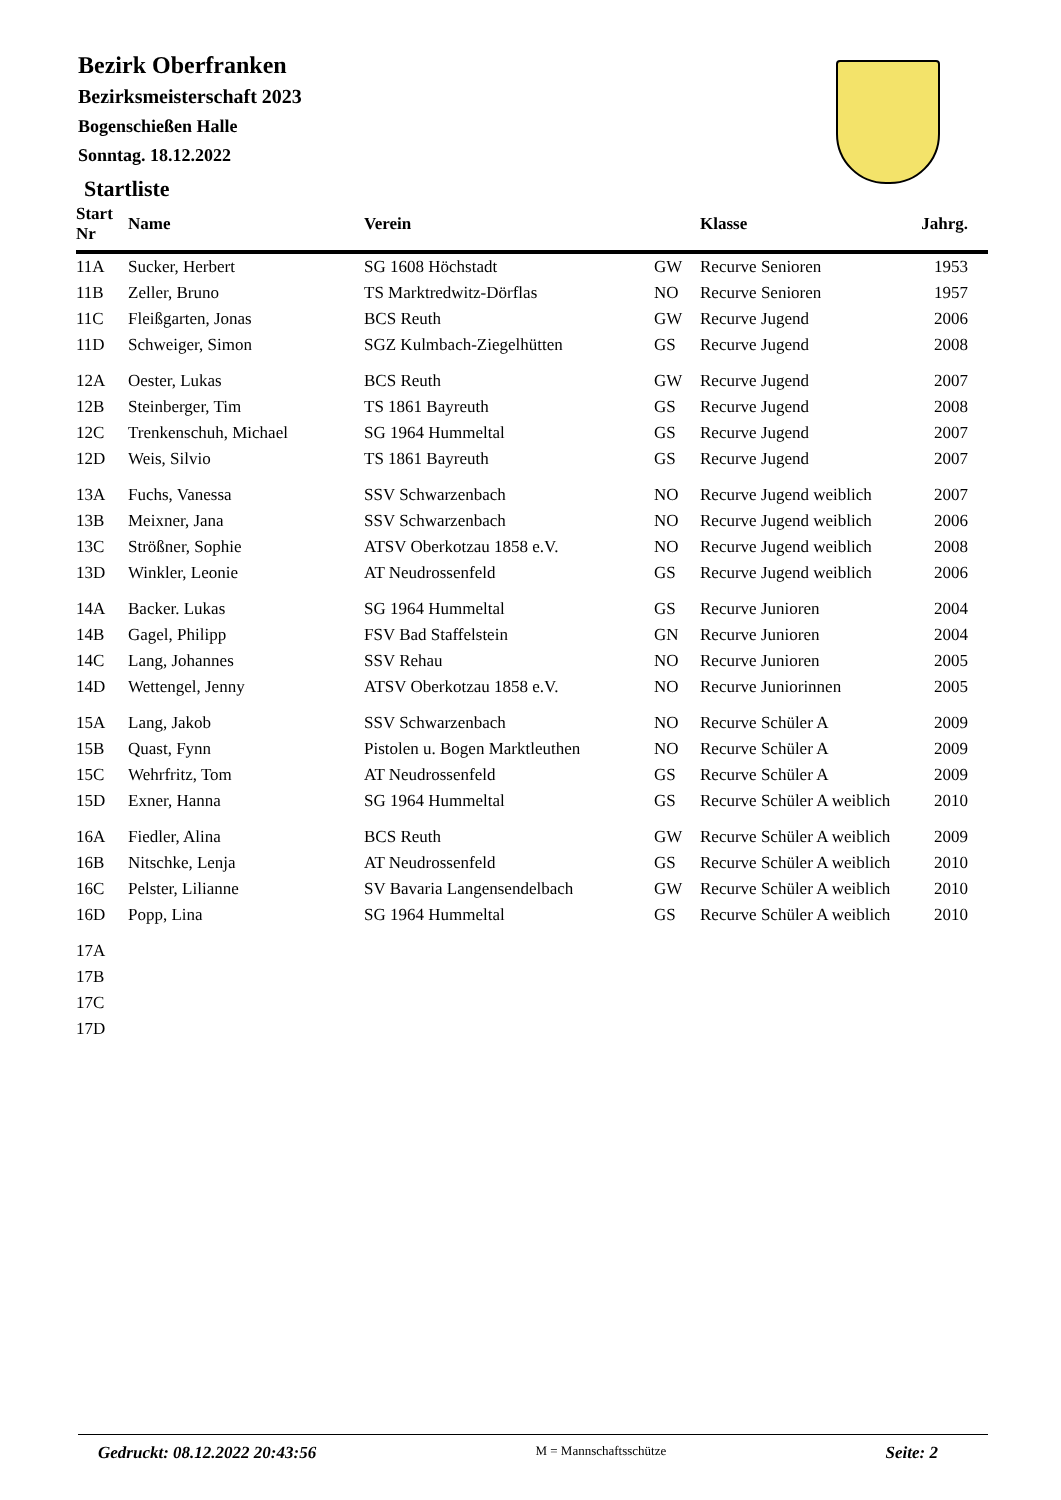Bezirk Oberfranken
Bezirksmeisterschaft 2023
Bogenschießen Halle
Sonntag. 18.12.2022
Startliste
| Start Nr | Name | Verein | | Klasse | Jahrg. |
| --- | --- | --- | --- | --- | --- |
| 11A | Sucker, Herbert | SG 1608 Höchstadt | GW | Recurve Senioren | 1953 |
| 11B | Zeller, Bruno | TS Marktredwitz-Dörflas | NO | Recurve Senioren | 1957 |
| 11C | Fleißgarten, Jonas | BCS Reuth | GW | Recurve Jugend | 2006 |
| 11D | Schweiger, Simon | SGZ Kulmbach-Ziegelhütten | GS | Recurve Jugend | 2008 |
| 12A | Oester, Lukas | BCS Reuth | GW | Recurve Jugend | 2007 |
| 12B | Steinberger, Tim | TS 1861 Bayreuth | GS | Recurve Jugend | 2008 |
| 12C | Trenkenschuh, Michael | SG 1964 Hummeltal | GS | Recurve Jugend | 2007 |
| 12D | Weis, Silvio | TS 1861 Bayreuth | GS | Recurve Jugend | 2007 |
| 13A | Fuchs, Vanessa | SSV Schwarzenbach | NO | Recurve Jugend weiblich | 2007 |
| 13B | Meixner, Jana | SSV Schwarzenbach | NO | Recurve Jugend weiblich | 2006 |
| 13C | Strößner, Sophie | ATSV Oberkotzau 1858 e.V. | NO | Recurve Jugend weiblich | 2008 |
| 13D | Winkler, Leonie | AT Neudrossenfeld | GS | Recurve Jugend weiblich | 2006 |
| 14A | Backer. Lukas | SG 1964 Hummeltal | GS | Recurve Junioren | 2004 |
| 14B | Gagel, Philipp | FSV Bad Staffelstein | GN | Recurve Junioren | 2004 |
| 14C | Lang, Johannes | SSV Rehau | NO | Recurve Junioren | 2005 |
| 14D | Wettengel, Jenny | ATSV Oberkotzau 1858 e.V. | NO | Recurve Juniorinnen | 2005 |
| 15A | Lang, Jakob | SSV Schwarzenbach | NO | Recurve Schüler A | 2009 |
| 15B | Quast, Fynn | Pistolen u. Bogen Marktleuthen | NO | Recurve Schüler A | 2009 |
| 15C | Wehrfritz, Tom | AT Neudrossenfeld | GS | Recurve Schüler A | 2009 |
| 15D | Exner, Hanna | SG 1964 Hummeltal | GS | Recurve Schüler A weiblich | 2010 |
| 16A | Fiedler, Alina | BCS Reuth | GW | Recurve Schüler A weiblich | 2009 |
| 16B | Nitschke, Lenja | AT Neudrossenfeld | GS | Recurve Schüler A weiblich | 2010 |
| 16C | Pelster, Lilianne | SV Bavaria Langensendelbach | GW | Recurve Schüler A weiblich | 2010 |
| 16D | Popp, Lina | SG 1964 Hummeltal | GS | Recurve Schüler A weiblich | 2010 |
| 17A | | | | | |
| 17B | | | | | |
| 17C | | | | | |
| 17D | | | | | |
Gedruckt: 08.12.2022 20:43:56 M = Mannschaftsschütze Seite: 2